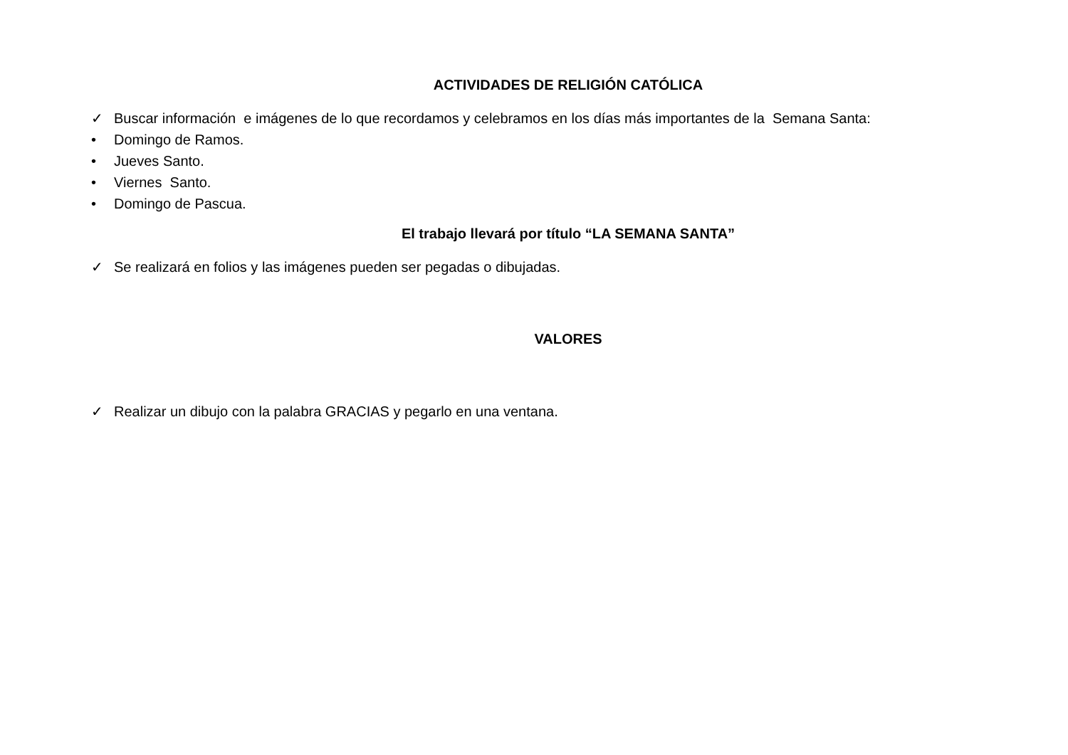ACTIVIDADES DE RELIGIÓN CATÓLICA
✓ Buscar información e imágenes de lo que recordamos y celebramos en los días más importantes de la Semana Santa:
• Domingo de Ramos.
• Jueves Santo.
• Viernes Santo.
• Domingo de Pascua.
El trabajo llevará por título “LA SEMANA SANTA”
✓ Se realizará en folios y las imágenes pueden ser pegadas o dibujadas.
VALORES
✓ Realizar un dibujo con la palabra GRACIAS y pegarlo en una ventana.